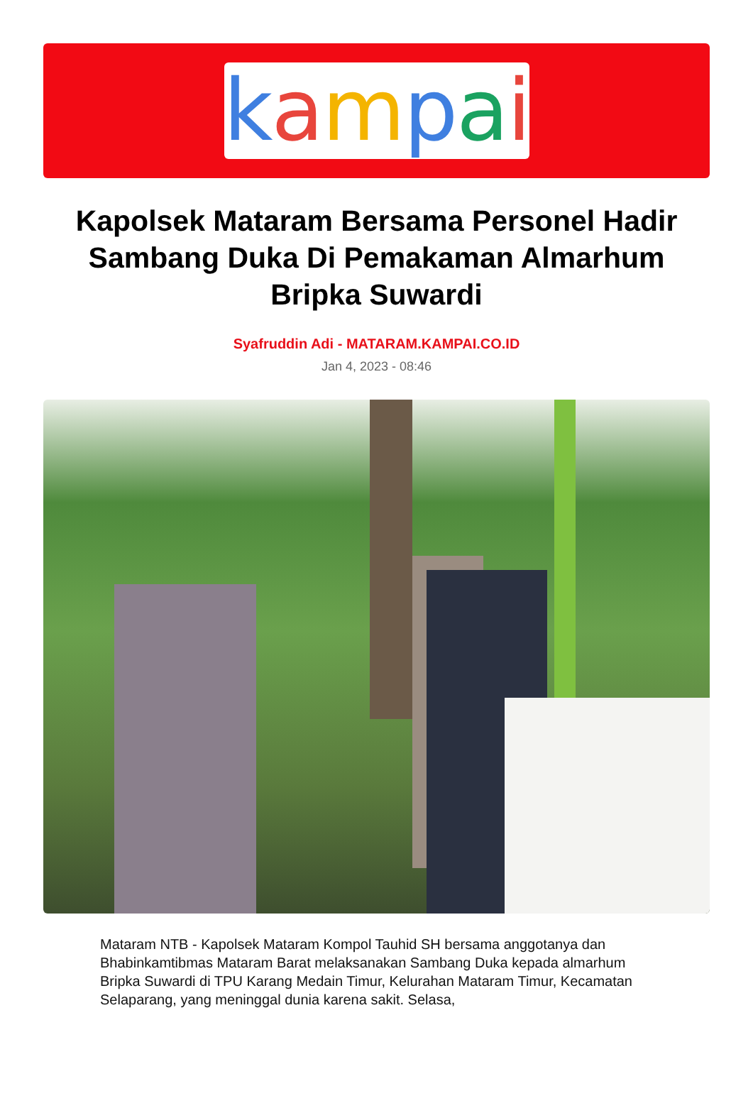kampai
Kapolsek Mataram Bersama Personel Hadir Sambang Duka Di Pemakaman Almarhum Bripka Suwardi
Syafruddin Adi - MATARAM.KAMPAI.CO.ID
Jan 4, 2023 - 08:46
Mataram NTB - Kapolsek Mataram Kompol Tauhid SH bersama anggotanya dan Bhabinkamtibmas Mataram Barat melaksanakan Sambang Duka kepada almarhum Bripka Suwardi di TPU Karang Medain Timur, Kelurahan Mataram Timur, Kecamatan Selaparang, yang meninggal dunia karena sakit. Selasa,